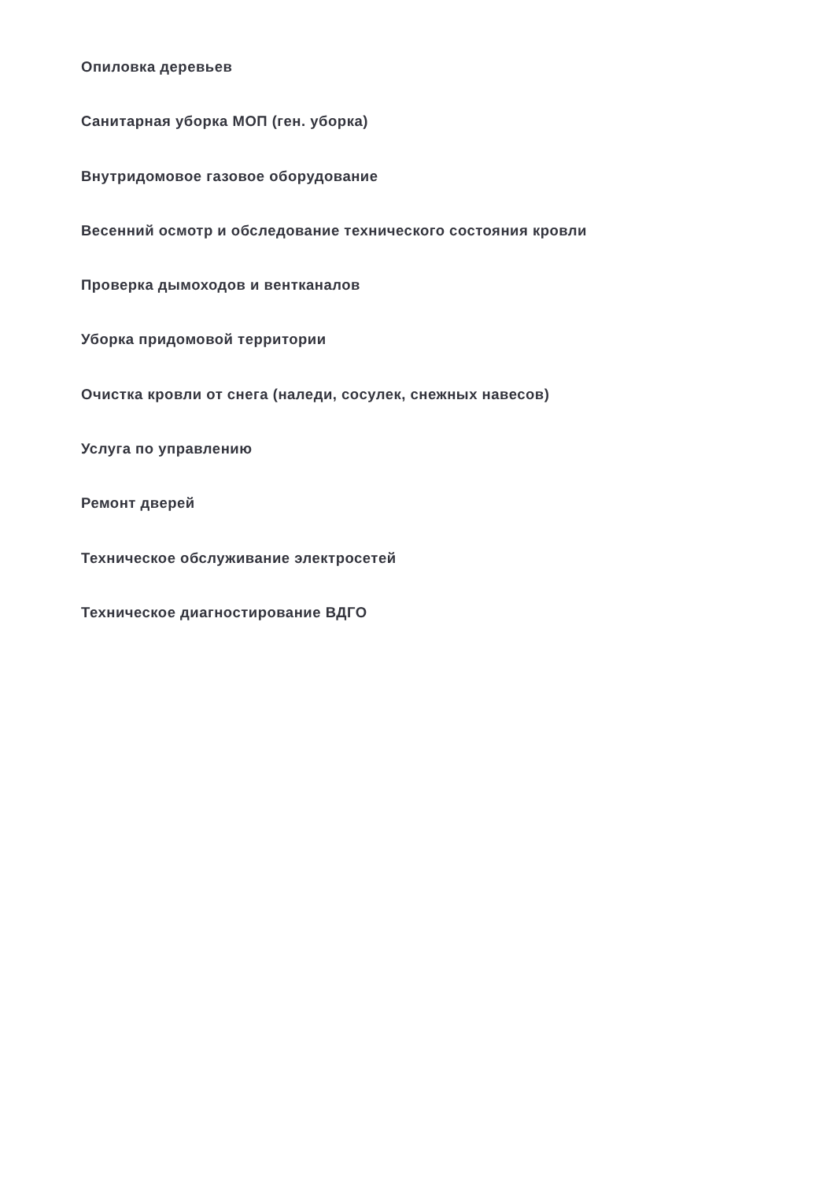Опиловка деревьев
Санитарная уборка МОП (ген. уборка)
Внутридомовое газовое оборудование
Весенний осмотр и обследование технического состояния кровли
Проверка дымоходов и вентканалов
Уборка придомовой территории
Очистка кровли от снега (наледи, сосулек, снежных навесов)
Услуга по управлению
Ремонт дверей
Техническое обслуживание электросетей
Техническое диагностирование ВДГО